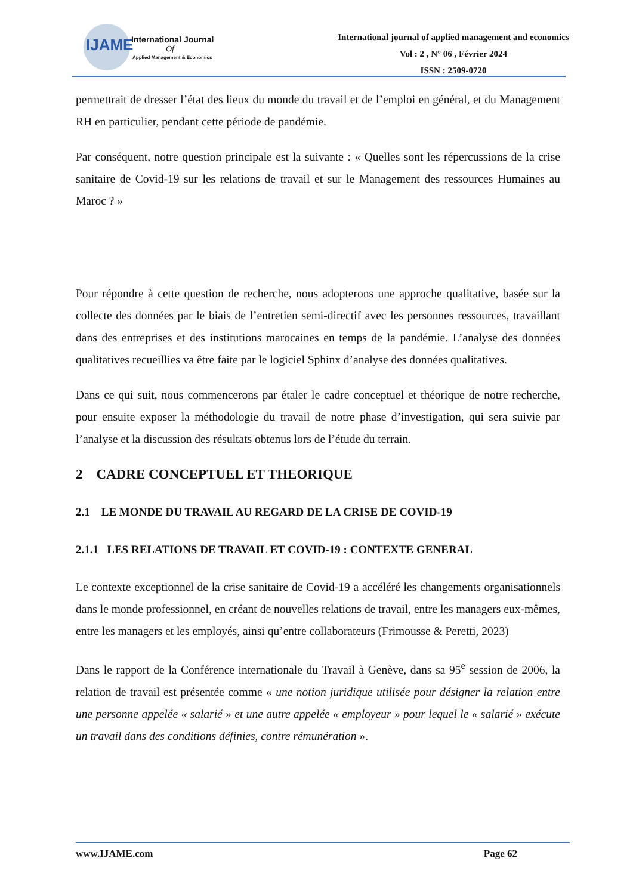IJAME International Journal
Of
Applied Management & Economics
International journal of applied management and economics
Vol : 2 , N° 06 , Février 2024
ISSN : 2509-0720
permettrait de dresser l’état des lieux du monde du travail et de l’emploi en général, et du Management RH en particulier, pendant cette période de pandémie.
Par conséquent, notre question principale est la suivante : « Quelles sont les répercussions de la crise sanitaire de Covid-19 sur les relations de travail et sur le Management des ressources Humaines au Maroc ? »
Pour répondre à cette question de recherche, nous adopterons une approche qualitative, basée sur la collecte des données par le biais de l’entretien semi-directif avec les personnes ressources, travaillant dans des entreprises et des institutions marocaines en temps de la pandémie. L’analyse des données qualitatives recueillies va être faite par le logiciel Sphinx d’analyse des données qualitatives.
Dans ce qui suit, nous commencerons par étaler le cadre conceptuel et théorique de notre recherche, pour ensuite exposer la méthodologie du travail de notre phase d’investigation, qui sera suivie par l’analyse et la discussion des résultats obtenus lors de l’étude du terrain.
2 CADRE CONCEPTUEL ET THEORIQUE
2.1 LE MONDE DU TRAVAIL AU REGARD DE LA CRISE DE COVID-19
2.1.1 LES RELATIONS DE TRAVAIL ET COVID-19 : CONTEXTE GENERAL
Le contexte exceptionnel de la crise sanitaire de Covid-19 a accéléré les changements organisationnels dans le monde professionnel, en créant de nouvelles relations de travail, entre les managers eux-mêmes, entre les managers et les employés, ainsi qu’entre collaborateurs (Frimousse & Peretti, 2023)
Dans le rapport de la Conférence internationale du Travail à Genève, dans sa 95<sup>e</sup> session de 2006, la relation de travail est présentée comme « une notion juridique utilisée pour désigner la relation entre une personne appelée « salarié » et une autre appelée « employeur » pour lequel le « salarié » exécute un travail dans des conditions définies, contre rémunération ».
www.IJAME.com Page 62